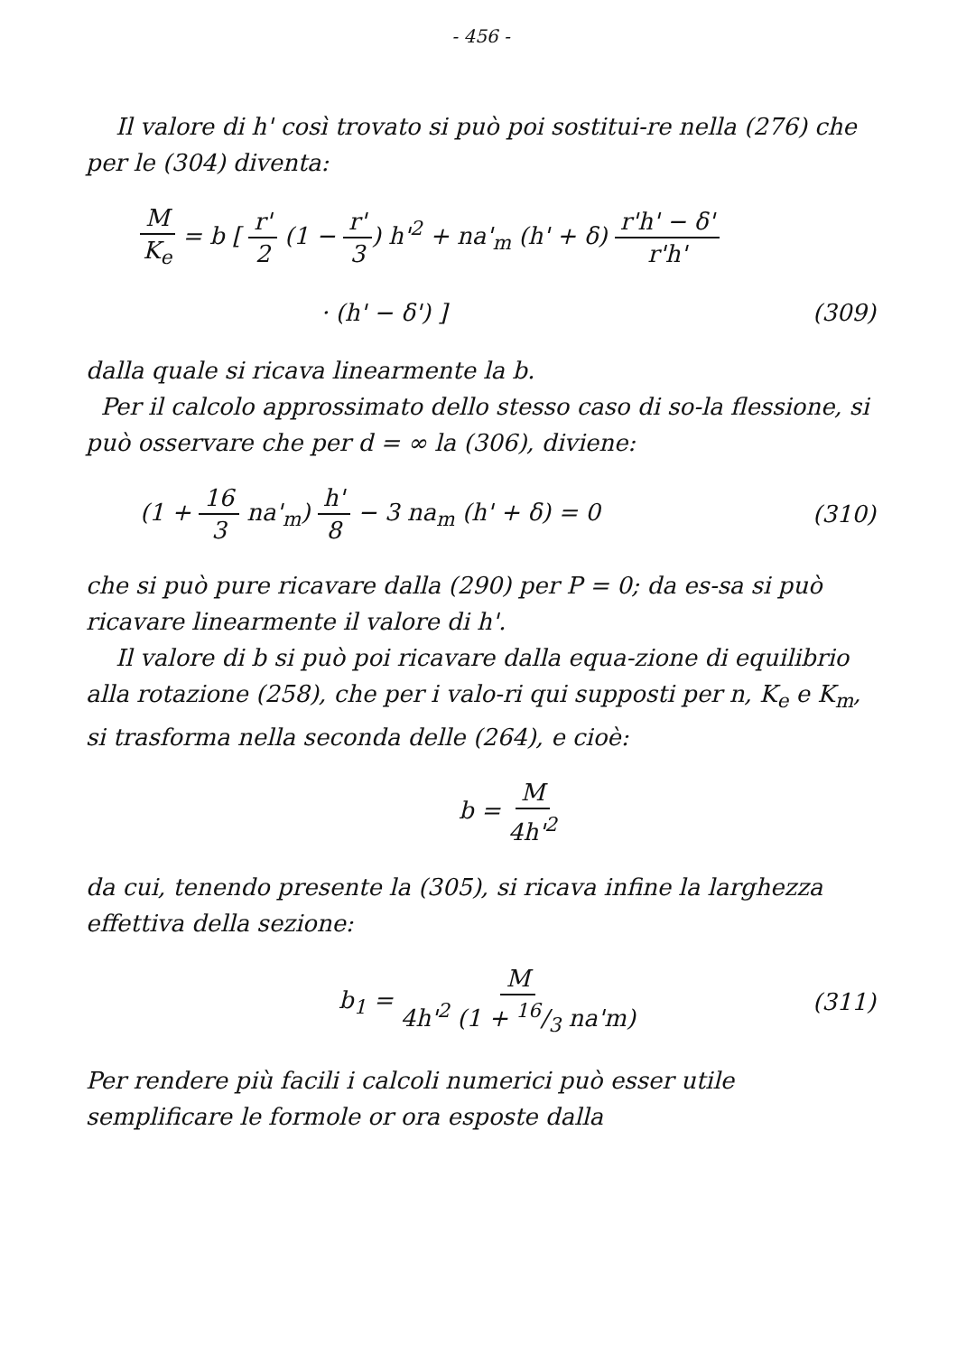- 456 -
Il valore di h' così trovato si può poi sostitui-re nella (276) che per le (304) diventa:
M K<sub>e</sub> = b [ r' 2 (1 − r' 3) h'<sup>2</sup> + na'<sub>m</sub> (h' + δ) r'h' − δ' r'h'
· (h' − δ') ] (309)
dalla quale si ricava linearmente la b.
Per il calcolo approssimato dello stesso caso di so-la flessione, si può osservare che per d = ∞ la (306), diviene:
(1 + 16 3 na'<sub>m</sub>) h' 8 − 3 na<sub>m</sub> (h' + δ) = 0
(310)
che si può pure ricavare dalla (290) per P = 0; da es-sa si può ricavare linearmente il valore di h'.
Il valore di b si può poi ricavare dalla equa-zione di equilibrio alla rotazione (258), che per i valo-ri qui supposti per n, K<sub>e</sub> e K<sub>m</sub>, si trasforma nella seconda delle (264), e cioè:
b = M 4h'<sup>2</sup>
da cui, tenendo presente la (305), si ricava infine la larghezza effettiva della sezione:
b<sub>1</sub> = M 4h'<sup>2</sup> (1 + 16/3 na'm)
(311)
Per rendere più facili i calcoli numerici può esser utile semplificare le formole or ora esposte dalla